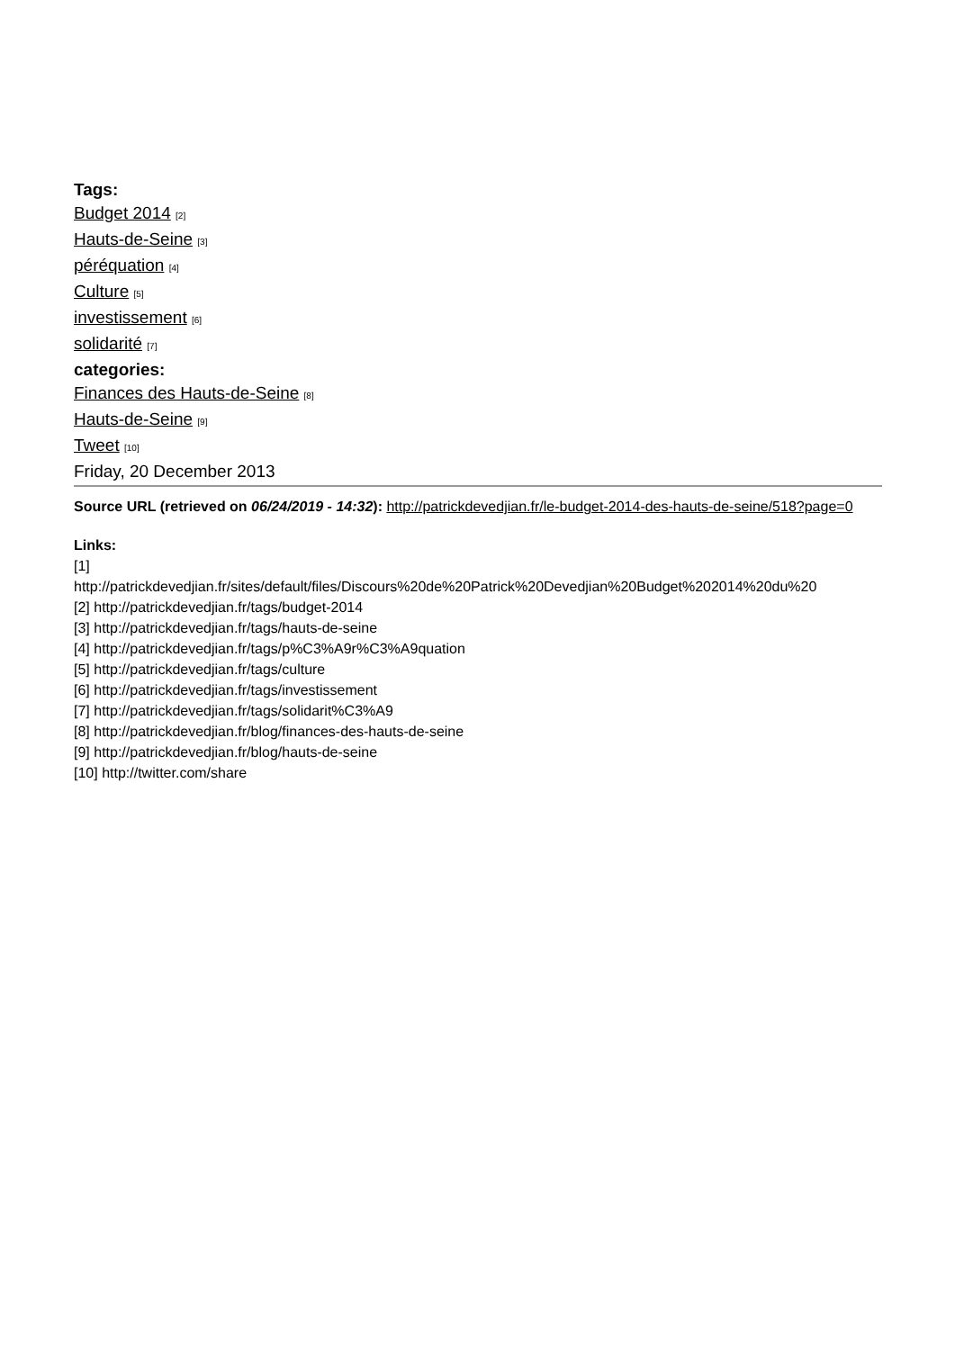Tags:
Budget 2014 [2]
Hauts-de-Seine [3]
péréquation [4]
Culture [5]
investissement [6]
solidarité [7]
categories:
Finances des Hauts-de-Seine [8]
Hauts-de-Seine [9]
Tweet [10]
Friday, 20 December 2013
Source URL (retrieved on 06/24/2019 - 14:32): http://patrickdevedjian.fr/le-budget-2014-des-hauts-de-seine/518?page=0
Links:
[1]
http://patrickdevedjian.fr/sites/default/files/Discours%20de%20Patrick%20Devedjian%20Budget%202014%20du%20
[2] http://patrickdevedjian.fr/tags/budget-2014
[3] http://patrickdevedjian.fr/tags/hauts-de-seine
[4] http://patrickdevedjian.fr/tags/p%C3%A9r%C3%A9quation
[5] http://patrickdevedjian.fr/tags/culture
[6] http://patrickdevedjian.fr/tags/investissement
[7] http://patrickdevedjian.fr/tags/solidarit%C3%A9
[8] http://patrickdevedjian.fr/blog/finances-des-hauts-de-seine
[9] http://patrickdevedjian.fr/blog/hauts-de-seine
[10] http://twitter.com/share